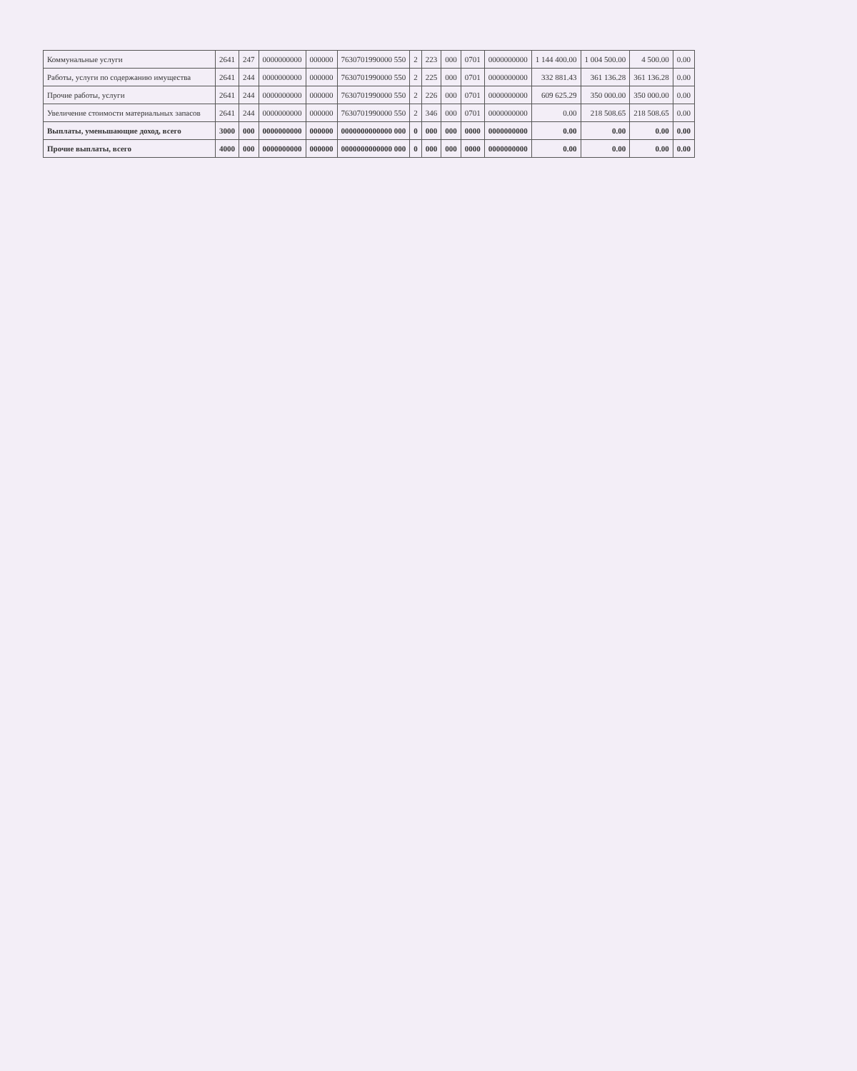| Коммунальные услуги | 2641 | 247 | 0000000000 | 000000 | 7630701990000 550 | 2 | 223 | 000 | 0701 | 0000000000 | 1 144 400.00 | 1 004 500.00 | 4 500.00 | 0.00 |
| Работы, услуги по содержанию имущества | 2641 | 244 | 0000000000 | 000000 | 7630701990000 550 | 2 | 225 | 000 | 0701 | 0000000000 | 332 881.43 | 361 136.28 | 361 136.28 | 0.00 |
| Прочие работы, услуги | 2641 | 244 | 0000000000 | 000000 | 7630701990000 550 | 2 | 226 | 000 | 0701 | 0000000000 | 609 625.29 | 350 000.00 | 350 000.00 | 0.00 |
| Увеличение стоимости материальных запасов | 2641 | 244 | 0000000000 | 000000 | 7630701990000 550 | 2 | 346 | 000 | 0701 | 0000000000 | 0.00 | 218 508.65 | 218 508.65 | 0.00 |
| Выплаты, уменьшающие доход, всего | 3000 | 000 | 0000000000 | 000000 | 0000000000000 000 | 0 | 000 | 000 | 0000 | 0000000000 | 0.00 | 0.00 | 0.00 | 0.00 |
| Прочие выплаты, всего | 4000 | 000 | 0000000000 | 000000 | 0000000000000 000 | 0 | 000 | 000 | 0000 | 0000000000 | 0.00 | 0.00 | 0.00 | 0.00 |